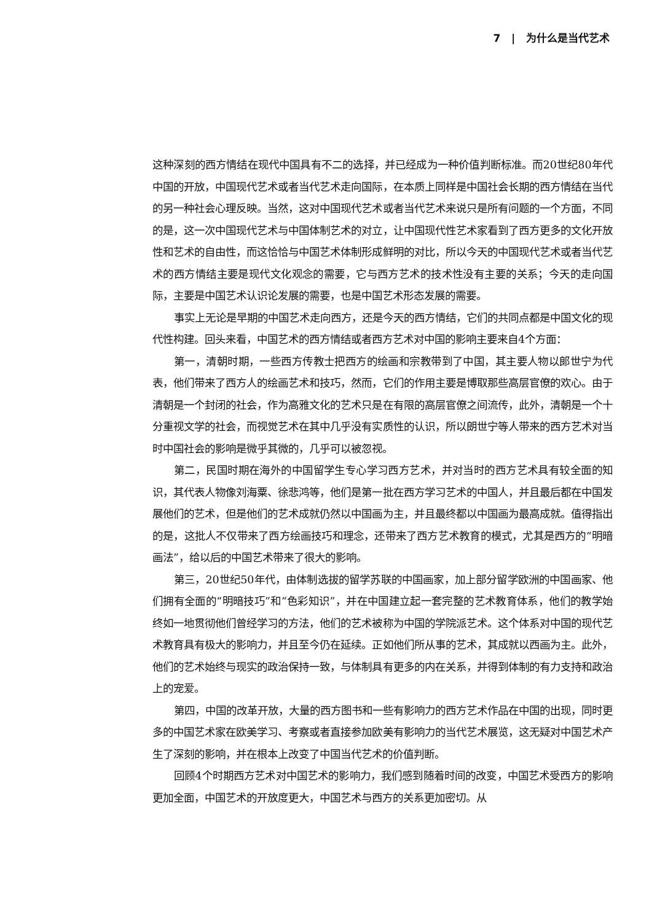7 | 为什么是当代艺术
这种深刻的西方情结在现代中国具有不二的选择，并已经成为一种价值判断标准。而20世纪80年代中国的开放，中国现代艺术或者当代艺术走向国际，在本质上同样是中国社会长期的西方情结在当代的另一种社会心理反映。当然，这对中国现代艺术或者当代艺术来说只是所有问题的一个方面，不同的是，这一次中国现代艺术与中国体制艺术的对立，让中国现代性艺术家看到了西方更多的文化开放性和艺术的自由性，而这恰恰与中国艺术体制形成鲜明的对比，所以今天的中国现代艺术或者当代艺术的西方情结主要是现代文化观念的需要，它与西方艺术的技术性没有主要的关系；今天的走向国际，主要是中国艺术认识论发展的需要，也是中国艺术形态发展的需要。
事实上无论是早期的中国艺术走向西方，还是今天的西方情结，它们的共同点都是中国文化的现代性构建。回头来看，中国艺术的西方情结或者西方艺术对中国的影响主要来自4个方面：
第一，清朝时期，一些西方传教士把西方的绘画和宗教带到了中国，其主要人物以郎世宁为代表，他们带来了西方人的绘画艺术和技巧，然而，它们的作用主要是博取那些高层官僚的欢心。由于清朝是一个封闭的社会，作为高雅文化的艺术只是在有限的高层官僚之间流传，此外，清朝是一个十分重视文学的社会，而视觉艺术在其中几乎没有实质性的认识，所以朗世宁等人带来的西方艺术对当时中国社会的影响是微乎其微的，几乎可以被忽视。
第二，民国时期在海外的中国留学生专心学习西方艺术，并对当时的西方艺术具有较全面的知识，其代表人物像刘海粟、徐悲鸿等，他们是第一批在西方学习艺术的中国人，并且最后都在中国发展他们的艺术，但是他们的艺术成就仍然以中国画为主，并且最终都以中国画为最高成就。值得指出的是，这批人不仅带来了西方绘画技巧和理念，还带来了西方艺术教育的模式，尤其是西方的“明暗画法”，给以后的中国艺术带来了很大的影响。
第三，20世纪50年代，由体制选拔的留学苏联的中国画家，加上部分留学欧洲的中国画家、他们拥有全面的“明暗技巧”和“色彩知识”，并在中国建立起一套完整的艺术教育体系，他们的教学始终如一地贯彻他们曾经学习的方法，他们的艺术被称为中国的学院派艺术。这个体系对中国的现代艺术教育具有极大的影响力，并且至今仍在延续。正如他们所从事的艺术，其成就以西画为主。此外，他们的艺术始终与现实的政治保持一致，与体制具有更多的内在关系，并得到体制的有力支持和政治上的宠爱。
第四，中国的改革开放，大量的西方图书和一些有影响力的西方艺术作品在中国的出现，同时更多的中国艺术家在欧美学习、考察或者直接参加欧美有影响力的当代艺术展览，这无疑对中国艺术产生了深刻的影响，并在根本上改变了中国当代艺术的价值判断。
回顾4个时期西方艺术对中国艺术的影响力，我们感到随着时间的改变，中国艺术受西方的影响更加全面，中国艺术的开放度更大，中国艺术与西方的关系更加密切。从